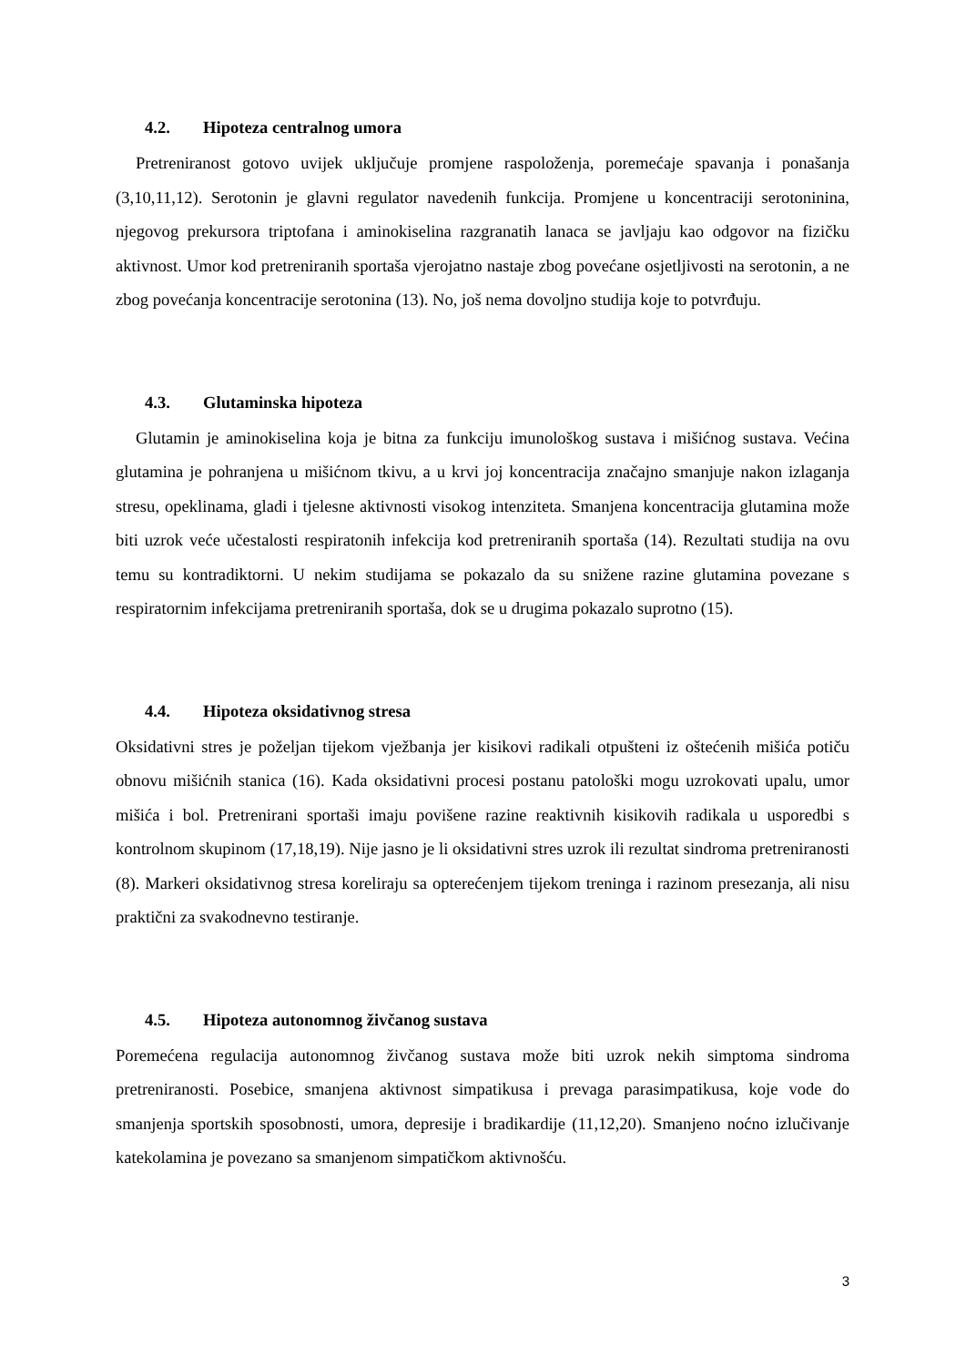4.2. Hipoteza centralnog umora
Pretreniranost gotovo uvijek uključuje promjene raspoloženja, poremećaje spavanja i ponašanja (3,10,11,12). Serotonin je glavni regulator navedenih funkcija. Promjene u koncentraciji serotoninina, njegovog prekursora triptofana i aminokiselina razgranatih lanaca se javljaju kao odgovor na fizičku aktivnost. Umor kod pretreniranih sportaša vjerojatno nastaje zbog povećane osjetljivosti na serotonin, a ne zbog povećanja koncentracije serotonina (13). No, još nema dovoljno studija koje to potvrđuju.
4.3. Glutaminska hipoteza
Glutamin je aminokiselina koja je bitna za funkciju imunološkog sustava i mišićnog sustava. Većina glutamina je pohranjena u mišićnom tkivu, a u krvi joj koncentracija značajno smanjuje nakon izlaganja stresu, opeklinama, gladi i tjelesne aktivnosti visokog intenziteta. Smanjena koncentracija glutamina može biti uzrok veće učestalosti respiratonih infekcija kod pretreniranih sportaša (14). Rezultati studija na ovu temu su kontradiktorni. U nekim studijama se pokazalo da su snižene razine glutamina povezane s respiratornim infekcijama pretreniranih sportaša, dok se u drugima pokazalo suprotno (15).
4.4. Hipoteza oksidativnog stresa
Oksidativni stres je poželjan tijekom vježbanja jer kisikovi radikali otpušteni iz oštećenih mišića potiču obnovu mišićnih stanica (16). Kada oksidativni procesi postanu patološki mogu uzrokovati upalu, umor mišića i bol. Pretrenirani sportaši imaju povišene razine reaktivnih kisikovih radikala u usporedbi s kontrolnom skupinom (17,18,19). Nije jasno je li oksidativni stres uzrok ili rezultat sindroma pretreniranosti (8). Markeri oksidativnog stresa koreliraju sa opterećenjem tijekom treninga i razinom presezanja, ali nisu praktični za svakodnevno testiranje.
4.5. Hipoteza autonomnog živčanog sustava
Poremećena regulacija autonomnog živčanog sustava može biti uzrok nekih simptoma sindroma pretreniranosti. Posebice, smanjena aktivnost simpatikusa i prevaga parasimpatikusa, koje vode do smanjenja sportskih sposobnosti, umora, depresije i bradikardije (11,12,20). Smanjeno noćno izlučivanje katekolamina je povezano sa smanjenom simpatičkom aktivnošću.
3